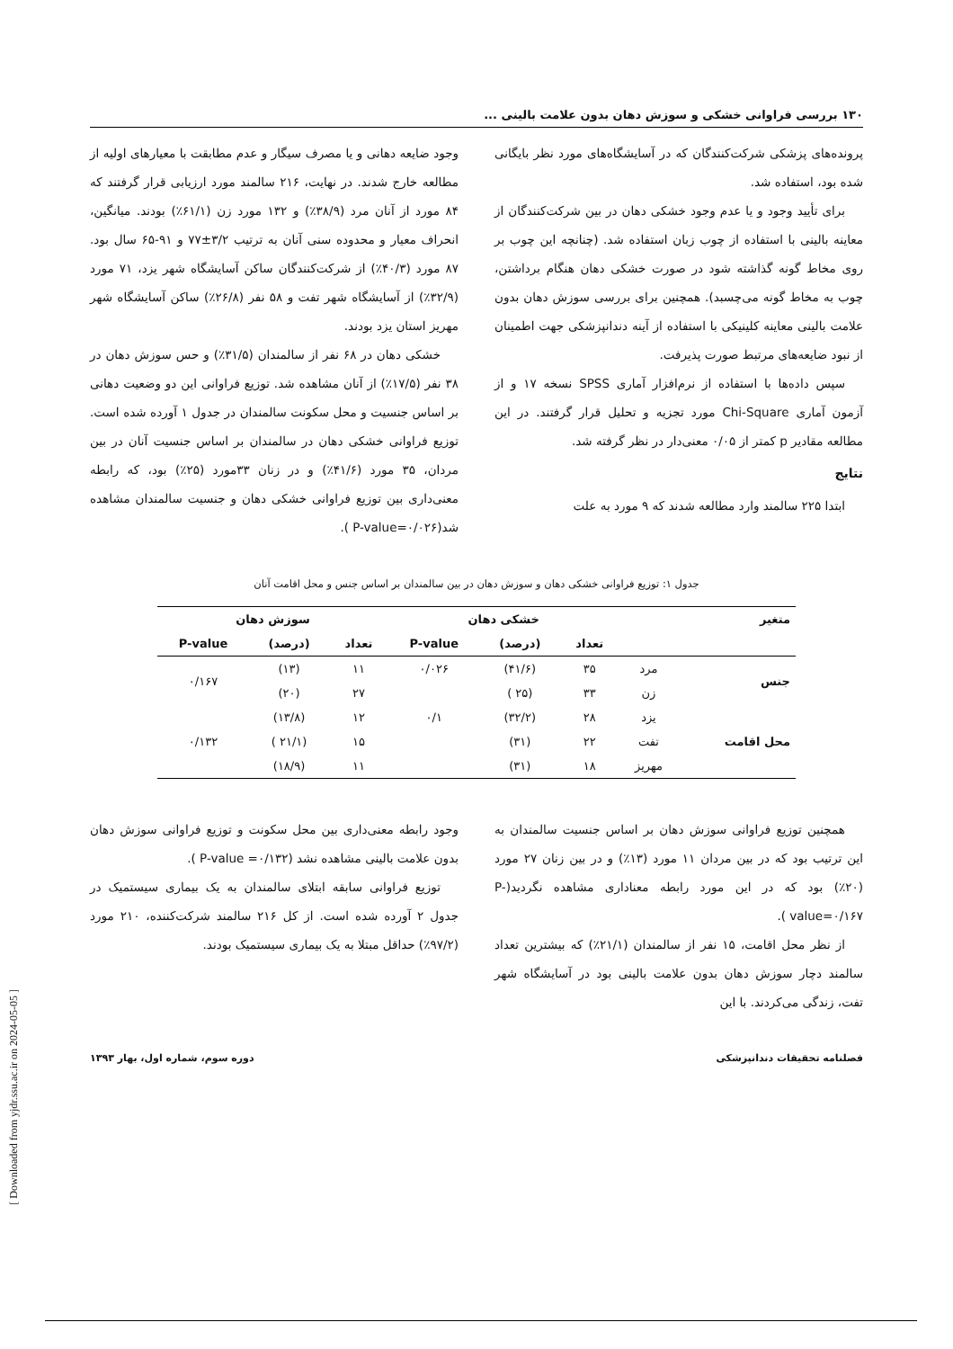۱۳۰ بررسی فراوانی خشکی و سوزش دهان بدون علامت بالینی ...
پرونده‌های پزشکی شرکت‌کنندگان که در آسایشگاه‌های مورد نظر بایگانی شده بود، استفاده شد.
برای تأیید وجود و یا عدم وجود خشکی دهان در بین شرکت‌کنندگان از معاینه بالینی با استفاده از چوب زبان استفاده شد. (چنانچه این چوب بر روی مخاط گونه گذاشته شود در صورت خشکی دهان هنگام برداشتن، چوب به مخاط گونه می‌چسبد). همچنین برای بررسی سوزش دهان بدون علامت بالینی معاینه کلینیکی با استفاده از آینه دندانپزشکی جهت اطمینان از نبود ضایعه‌های مرتبط صورت پذیرفت.
سپس داده‌ها با استفاده از نرم‌افزار آماری SPSS نسخه ۱۷ و از آزمون آماری Chi-Square مورد تجزیه و تحلیل قرار گرفتند. در این مطالعه مقادیر p کمتر از ۰/۰۵ معنی‌دار در نظر گرفته شد.
نتایج
ابتدا ۲۲۵ سالمند وارد مطالعه شدند که ۹ مورد به علت
وجود ضایعه دهانی و یا مصرف سیگار و عدم مطابقت با معیارهای اولیه از مطالعه خارج شدند. در نهایت، ۲۱۶ سالمند مورد ارزیابی قرار گرفتند که ۸۴ مورد از آنان مرد (۳۸/۹٪) و ۱۳۲ مورد زن (۶۱/۱٪) بودند. میانگین، انحراف معیار و محدوده سنی آنان به ترتیب ۳/۲±۷۷ و ۹۱-۶۵ سال بود. ۸۷ مورد (۴۰/۳٪) از شرکت‌کنندگان ساکن آسایشگاه شهر یزد، ۷۱ مورد (۳۲/۹٪) از آسایشگاه شهر تفت و ۵۸ نفر (۲۶/۸٪) ساکن آسایشگاه شهر مهریز استان یزد بودند.
خشکی دهان در ۶۸ نفر از سالمندان (۳۱/۵٪) و حس سوزش دهان در ۳۸ نفر (۱۷/۵٪) از آنان مشاهده شد. توزیع فراوانی این دو وضعیت دهانی بر اساس جنسیت و محل سکونت سالمندان در جدول ۱ آورده شده است. توزیع فراوانی خشکی دهان در سالمندان بر اساس جنسیت آنان در بین مردان، ۳۵ مورد (۴۱/۶٪) و در زنان ۳۳مورد (۲۵٪) بود، که رابطه معنی‌داری بین توزیع فراوانی خشکی دهان و جنسیت سالمندان مشاهده شد(P-value=۰/۰۲۶ ).
جدول ۱: توزیع فراوانی خشکی دهان و سوزش دهان در بین سالمندان بر اساس جنس و محل اقامت آنان
| متغیر | | خشکی دهان | | | سوزش دهان | | |
| --- | --- | --- | --- | --- | --- | --- | --- |
| | | تعداد | (درصد) | P-value | تعداد | (درصد) | P-value |
| جنس | مرد | ۳۵ | (۴۱/۶) | ۰/۰۲۶ | ۱۱ | (۱۳) | ۰/۱۶۷ |
| | زن | ۳۳ | (۲۵ ) | | ۲۷ | (۲۰) | |
| محل اقامت | یزد | ۲۸ | (۳۲/۲) | ۰/۱ | ۱۲ | (۱۳/۸) | ۰/۱۳۲ |
| | تفت | ۲۲ | (۳۱) | | ۱۵ | (۲۱/۱ ) | |
| | مهریز | ۱۸ | (۳۱) | | ۱۱ | (۱۸/۹) | |
همچنین توزیع فراوانی سوزش دهان بر اساس جنسیت سالمندان به این ترتیب بود که در بین مردان ۱۱ مورد (۱۳٪) و در بین زنان ۲۷ مورد (۲۰٪) بود که در این مورد رابطه معناداری مشاهده نگردید(P-value=۰/۱۶۷ ).
از نظر محل اقامت، ۱۵ نفر از سالمندان (۲۱/۱٪) که بیشترین تعداد سالمند دچار سوزش دهان بدون علامت بالینی بود در آسایشگاه شهر تفت، زندگی می‌کردند. با این
وجود رابطه معنی‌داری بین محل سکونت و توزیع فراوانی سوزش دهان بدون علامت بالینی مشاهده نشد (P-value =۰/۱۳۲ ).
توزیع فراوانی سابقه ابتلای سالمندان به یک بیماری سیستمیک در جدول ۲ آورده شده است. از کل ۲۱۶ سالمند شرکت‌کننده، ۲۱۰ مورد (۹۷/۲٪) حداقل مبتلا به یک بیماری سیستمیک بودند.
فصلنامه تحقیقات دندانپزشکی دوره سوم، شماره اول، بهار ۱۳۹۳
[ Downloaded from yjdr.ssu.ac.ir on 2024-05-05 ]